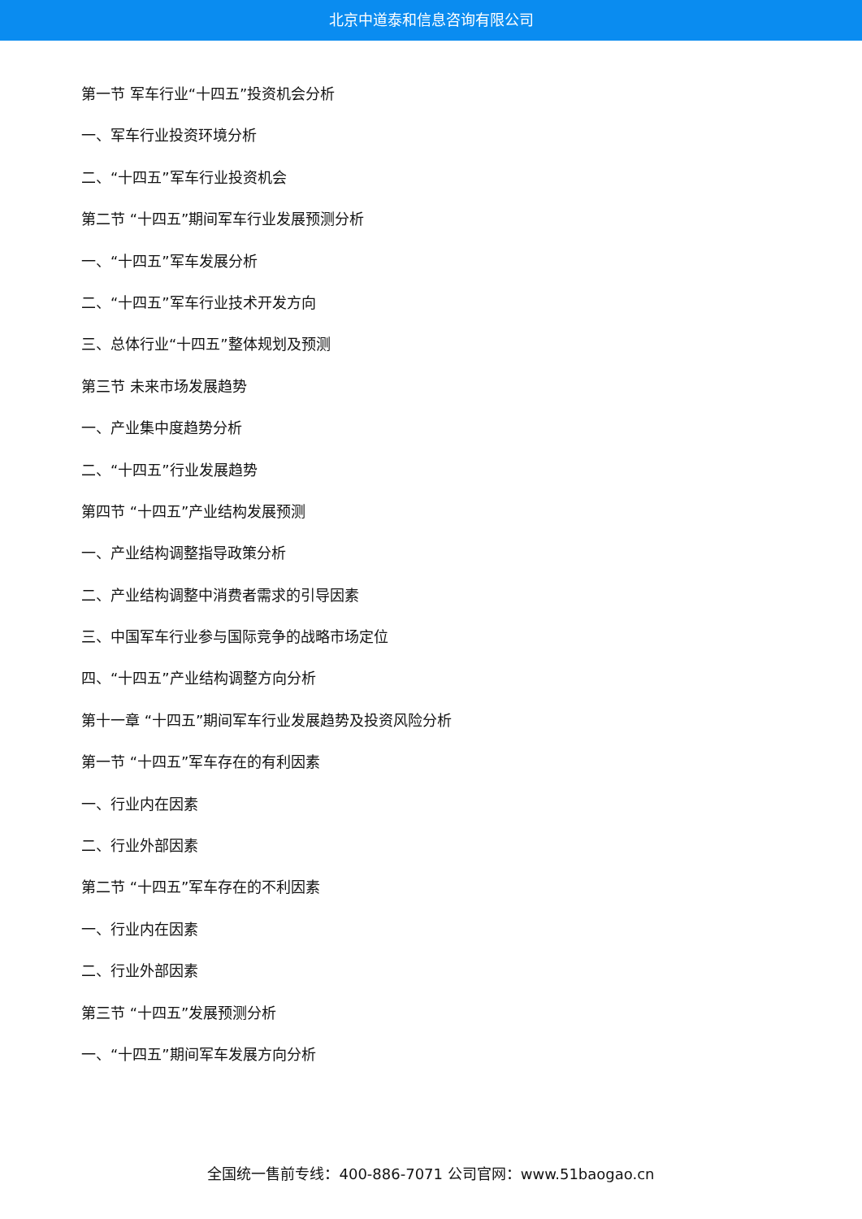北京中道泰和信息咨询有限公司
第一节 军车行业“十四五”投资机会分析
一、军车行业投资环境分析
二、“十四五”军车行业投资机会
第二节 “十四五”期间军车行业发展预测分析
一、“十四五”军车发展分析
二、“十四五”军车行业技术开发方向
三、总体行业“十四五”整体规划及预测
第三节 未来市场发展趋势
一、产业集中度趋势分析
二、“十四五”行业发展趋势
第四节 “十四五”产业结构发展预测
一、产业结构调整指导政策分析
二、产业结构调整中消费者需求的引导因素
三、中国军车行业参与国际竞争的战略市场定位
四、“十四五”产业结构调整方向分析
第十一章 “十四五”期间军车行业发展趋势及投资风险分析
第一节 “十四五”军车存在的有利因素
一、行业内在因素
二、行业外部因素
第二节 “十四五”军车存在的不利因素
一、行业内在因素
二、行业外部因素
第三节 “十四五”发展预测分析
一、“十四五”期间军车发展方向分析
全国统一售前专线：400-886-7071 公司官网：www.51baogao.cn